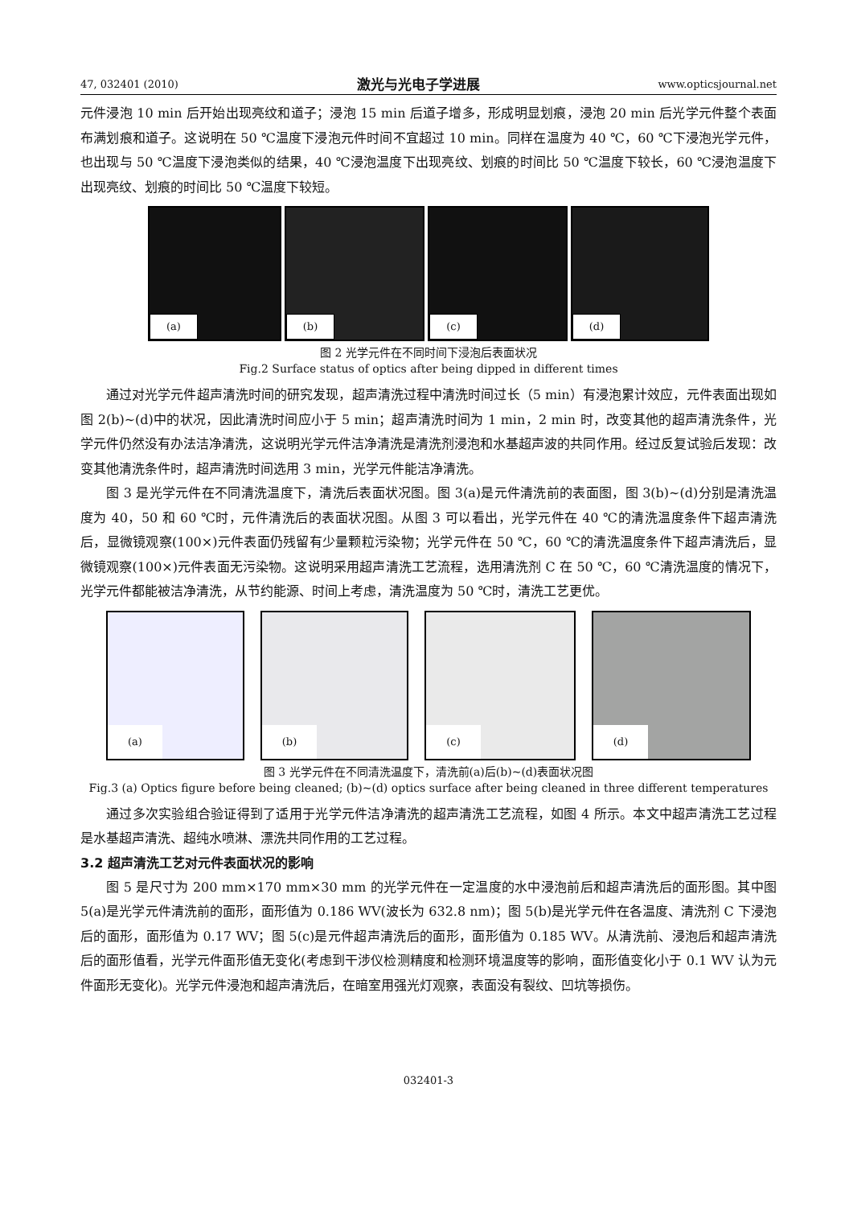47, 032401 (2010) 激光与光电子学进展 www.opticsjournal.net
元件浸泡 10 min 后开始出现亮纹和道子；浸泡 15 min 后道子增多，形成明显划痕，浸泡 20 min 后光学元件整个表面布满划痕和道子。这说明在 50 ℃温度下浸泡元件时间不宜超过 10 min。同样在温度为 40 ℃，60 ℃下浸泡光学元件，也出现与 50 ℃温度下浸泡类似的结果，40 ℃浸泡温度下出现亮纹、划痕的时间比 50 ℃温度下较长，60 ℃浸泡温度下出现亮纹、划痕的时间比 50 ℃温度下较短。
(a)
(b)
(c)
(d)
图 2 光学元件在不同时间下浸泡后表面状况
Fig.2 Surface status of optics after being dipped in different times
通过对光学元件超声清洗时间的研究发现，超声清洗过程中清洗时间过长（5 min）有浸泡累计效应，元件表面出现如图 2(b)~(d)中的状况，因此清洗时间应小于 5 min；超声清洗时间为 1 min，2 min 时，改变其他的超声清洗条件，光学元件仍然没有办法洁净清洗，这说明光学元件洁净清洗是清洗剂浸泡和水基超声波的共同作用。经过反复试验后发现：改变其他清洗条件时，超声清洗时间选用 3 min，光学元件能洁净清洗。
图 3 是光学元件在不同清洗温度下，清洗后表面状况图。图 3(a)是元件清洗前的表面图，图 3(b)~(d)分别是清洗温度为 40，50 和 60 ℃时，元件清洗后的表面状况图。从图 3 可以看出，光学元件在 40 ℃的清洗温度条件下超声清洗后，显微镜观察(100×)元件表面仍残留有少量颗粒污染物；光学元件在 50 ℃，60 ℃的清洗温度条件下超声清洗后，显微镜观察(100×)元件表面无污染物。这说明采用超声清洗工艺流程，选用清洗剂 C 在 50 ℃，60 ℃清洗温度的情况下，光学元件都能被洁净清洗，从节约能源、时间上考虑，清洗温度为 50 ℃时，清洗工艺更优。
(a)
(b)
(c)
(d)
图 3 光学元件在不同清洗温度下，清洗前(a)后(b)~(d)表面状况图
Fig.3 (a) Optics figure before being cleaned; (b)~(d) optics surface after being cleaned in three different temperatures
通过多次实验组合验证得到了适用于光学元件洁净清洗的超声清洗工艺流程，如图 4 所示。本文中超声清洗工艺过程是水基超声清洗、超纯水喷淋、漂洗共同作用的工艺过程。
3.2 超声清洗工艺对元件表面状况的影响
图 5 是尺寸为 200 mm×170 mm×30 mm 的光学元件在一定温度的水中浸泡前后和超声清洗后的面形图。其中图 5(a)是光学元件清洗前的面形，面形值为 0.186 WV(波长为 632.8 nm)；图 5(b)是光学元件在各温度、清洗剂 C 下浸泡后的面形，面形值为 0.17 WV；图 5(c)是元件超声清洗后的面形，面形值为 0.185 WV。从清洗前、浸泡后和超声清洗后的面形值看，光学元件面形值无变化(考虑到干涉仪检测精度和检测环境温度等的影响，面形值变化小于 0.1 WV 认为元件面形无变化)。光学元件浸泡和超声清洗后，在暗室用强光灯观察，表面没有裂纹、凹坑等损伤。
032401-3